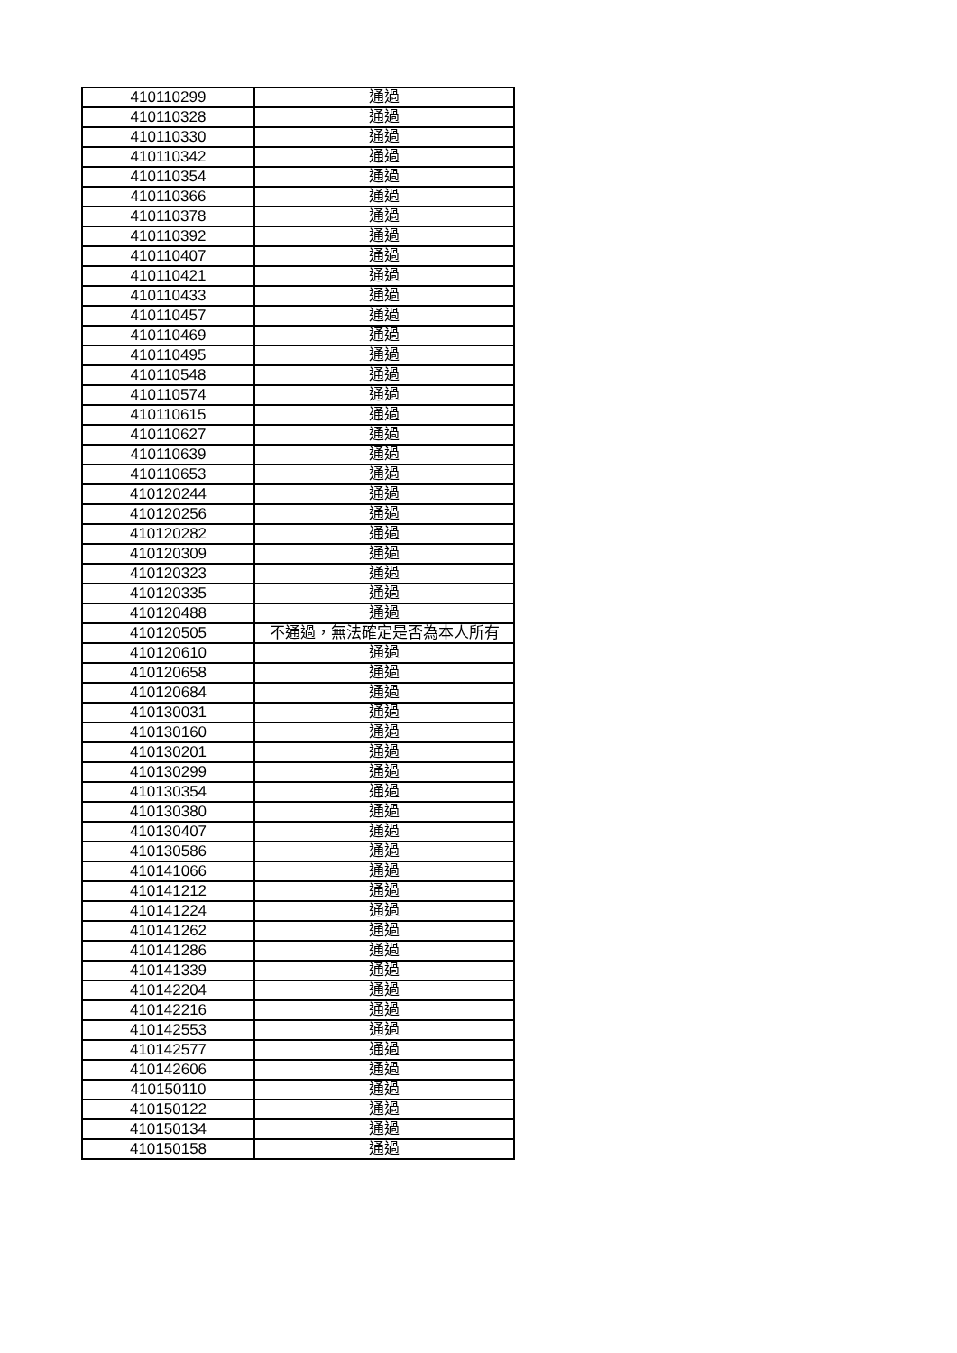| 410110299 | 通過 |
| 410110328 | 通過 |
| 410110330 | 通過 |
| 410110342 | 通過 |
| 410110354 | 通過 |
| 410110366 | 通過 |
| 410110378 | 通過 |
| 410110392 | 通過 |
| 410110407 | 通過 |
| 410110421 | 通過 |
| 410110433 | 通過 |
| 410110457 | 通過 |
| 410110469 | 通過 |
| 410110495 | 通過 |
| 410110548 | 通過 |
| 410110574 | 通過 |
| 410110615 | 通過 |
| 410110627 | 通過 |
| 410110639 | 通過 |
| 410110653 | 通過 |
| 410120244 | 通過 |
| 410120256 | 通過 |
| 410120282 | 通過 |
| 410120309 | 通過 |
| 410120323 | 通過 |
| 410120335 | 通過 |
| 410120488 | 通過 |
| 410120505 | 不通過，無法確定是否為本人所有 |
| 410120610 | 通過 |
| 410120658 | 通過 |
| 410120684 | 通過 |
| 410130031 | 通過 |
| 410130160 | 通過 |
| 410130201 | 通過 |
| 410130299 | 通過 |
| 410130354 | 通過 |
| 410130380 | 通過 |
| 410130407 | 通過 |
| 410130586 | 通過 |
| 410141066 | 通過 |
| 410141212 | 通過 |
| 410141224 | 通過 |
| 410141262 | 通過 |
| 410141286 | 通過 |
| 410141339 | 通過 |
| 410142204 | 通過 |
| 410142216 | 通過 |
| 410142553 | 通過 |
| 410142577 | 通過 |
| 410142606 | 通過 |
| 410150110 | 通過 |
| 410150122 | 通過 |
| 410150134 | 通過 |
| 410150158 | 通過 |